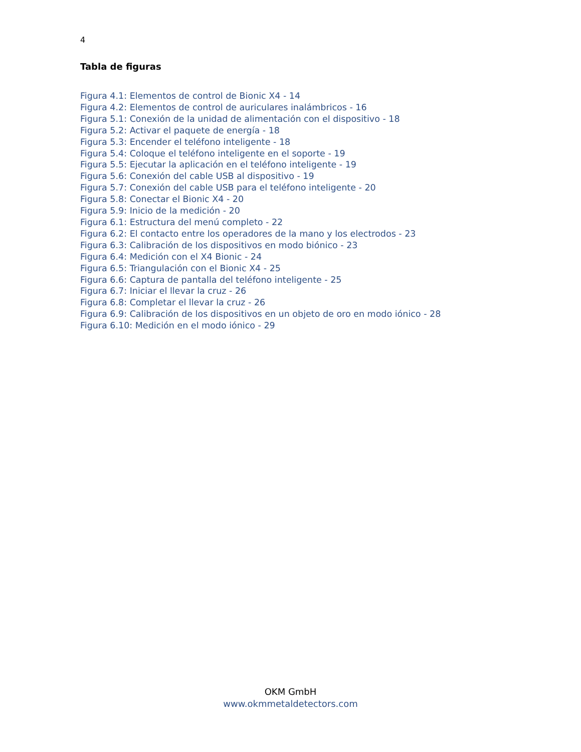4
Tabla de figuras
Figura 4.1: Elementos de control de Bionic X4 - 14
Figura 4.2: Elementos de control de auriculares inalámbricos - 16
Figura 5.1: Conexión de la unidad de alimentación con el dispositivo - 18
Figura 5.2: Activar el paquete de energía - 18
Figura 5.3: Encender el teléfono inteligente - 18
Figura 5.4: Coloque el teléfono inteligente en el soporte - 19
Figura 5.5: Ejecutar la aplicación en el teléfono inteligente - 19
Figura 5.6: Conexión del cable USB al dispositivo - 19
Figura 5.7: Conexión del cable USB para el teléfono inteligente - 20
Figura 5.8: Conectar el Bionic X4 - 20
Figura 5.9: Inicio de la medición - 20
Figura 6.1: Estructura del menú completo - 22
Figura 6.2: El contacto entre los operadores de la mano y los electrodos - 23
Figura 6.3: Calibración de los dispositivos en modo biónico - 23
Figura 6.4: Medición con el X4 Bionic - 24
Figura 6.5: Triangulación con el Bionic X4 - 25
Figura 6.6: Captura de pantalla del teléfono inteligente - 25
Figura 6.7: Iniciar el llevar la cruz - 26
Figura 6.8: Completar el llevar la cruz - 26
Figura 6.9: Calibración de los dispositivos en un objeto de oro en modo iónico - 28
Figura 6.10: Medición en el modo iónico - 29
OKM GmbH
www.okmmetaldetectors.com